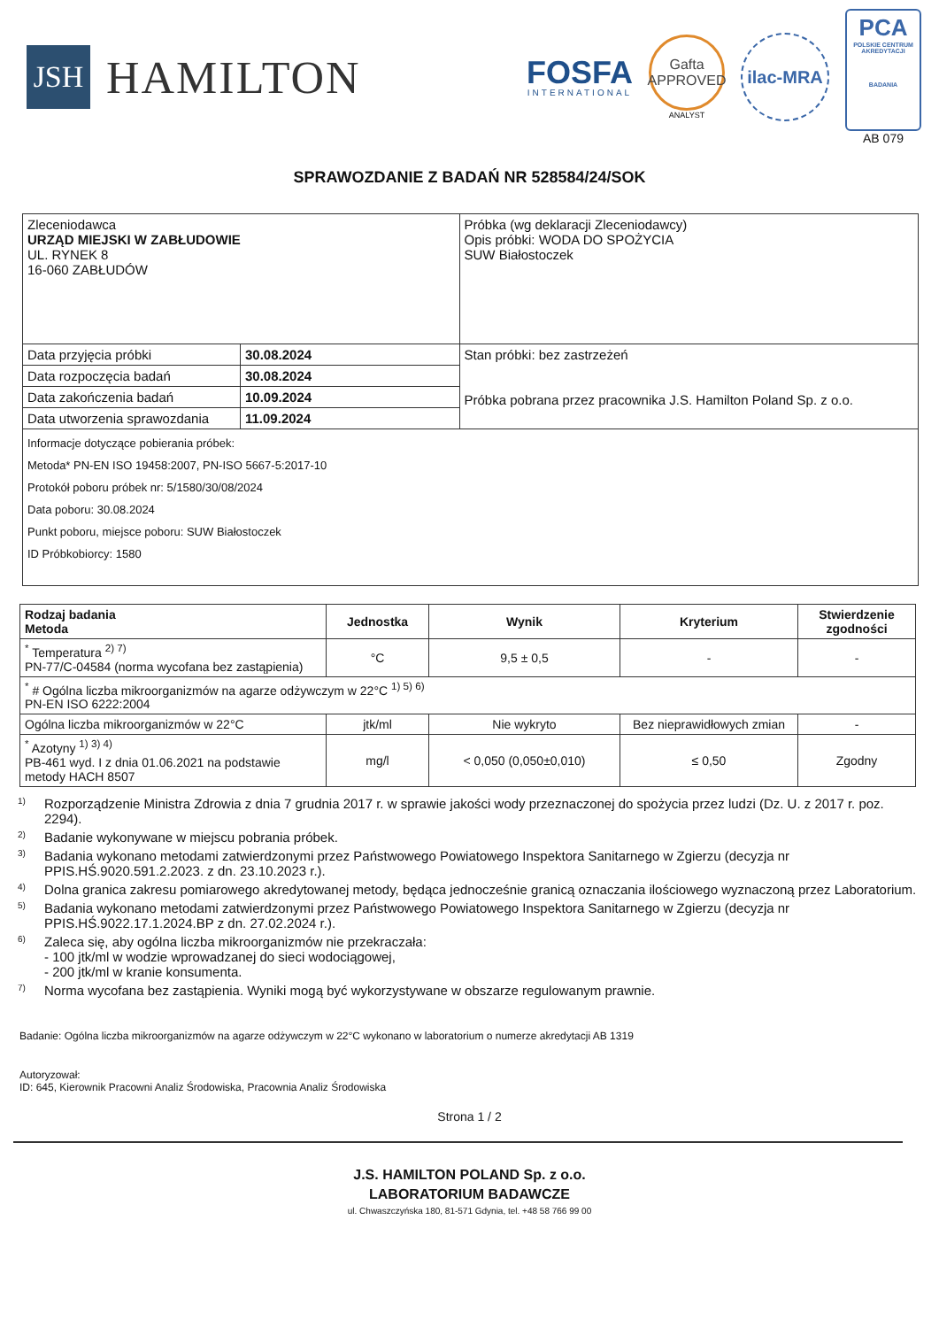JSH
HAMILTON
FOSFA
INTERNATIONAL
Gafta
APPROVED
ANALYST
ilac-MRA
PCA
POLSKIE CENTRUM AKREDYTACJI
BADANIA
AB 079
SPRAWOZDANIE Z BADAŃ NR 528584/24/SOK
| Zleceniodawca URZĄD MIEJSKI W ZABŁUDOWIE UL. RYNEK 8 16-060 ZABŁUDÓW | | Próbka (wg deklaracji Zleceniodawcy) Opis próbki: WODA DO SPOŻYCIA SUW Białostoczek |
| Data przyjęcia próbki | 30.08.2024 | Stan próbki: bez zastrzeżeń Próbka pobrana przez pracownika J.S. Hamilton Poland Sp. z o.o. |
| Data rozpoczęcia badań | 30.08.2024 | |
| Data zakończenia badań | 10.09.2024 | |
| Data utworzenia sprawozdania | 11.09.2024 | |
| Informacje dotyczące pobierania próbek: Metoda* PN-EN ISO 19458:2007, PN-ISO 5667-5:2017-10 Protokół poboru próbek nr: 5/1580/30/08/2024 Data poboru: 30.08.2024 Punkt poboru, miejsce poboru: SUW Białostoczek ID Próbkobiorcy: 1580 | | |
| Rodzaj badania Metoda | Jednostka | Wynik | Kryterium | Stwierdzenie zgodności |
| --- | --- | --- | --- | --- |
| <sup>*</sup> Temperatura <sup>2) 7)</sup> PN-77/C-04584 (norma wycofana bez zastąpienia) | °C | 9,5 ± 0,5 | - | - |
| <sup>*</sup> # Ogólna liczba mikroorganizmów na agarze odżywczym w 22°C <sup>1) 5) 6)</sup> PN-EN ISO 6222:2004 | | | | |
| Ogólna liczba mikroorganizmów w 22°C | jtk/ml | Nie wykryto | Bez nieprawidłowych zmian | - |
| <sup>*</sup> Azotyny <sup>1) 3) 4)</sup> PB-461 wyd. I z dnia 01.06.2021 na podstawie metody HACH 8507 | mg/l | < 0,050 (0,050±0,010) | ≤ 0,50 | Zgodny |
<sup>1)</sup> Rozporządzenie Ministra Zdrowia z dnia 7 grudnia 2017 r. w sprawie jakości wody przeznaczonej do spożycia przez ludzi (Dz. U. z 2017 r. poz. 2294).
<sup>2)</sup> Badanie wykonywane w miejscu pobrania próbek.
<sup>3)</sup> Badania wykonano metodami zatwierdzonymi przez Państwowego Powiatowego Inspektora Sanitarnego w Zgierzu (decyzja nr PPIS.HŚ.9020.591.2.2023. z dn. 23.10.2023 r.).
<sup>4)</sup> Dolna granica zakresu pomiarowego akredytowanej metody, będąca jednocześnie granicą oznaczania ilościowego wyznaczoną przez Laboratorium.
<sup>5)</sup> Badania wykonano metodami zatwierdzonymi przez Państwowego Powiatowego Inspektora Sanitarnego w Zgierzu (decyzja nr PPIS.HŚ.9022.17.1.2024.BP z dn. 27.02.2024 r.).
<sup>6)</sup> Zaleca się, aby ogólna liczba mikroorganizmów nie przekraczała:
- 100 jtk/ml w wodzie wprowadzanej do sieci wodociągowej,
- 200 jtk/ml w kranie konsumenta.
<sup>7)</sup> Norma wycofana bez zastąpienia. Wyniki mogą być wykorzystywane w obszarze regulowanym prawnie.
Badanie: Ogólna liczba mikroorganizmów na agarze odżywczym w 22°C wykonano w laboratorium o numerze akredytacji AB 1319
Autoryzował:
ID: 645, Kierownik Pracowni Analiz Środowiska, Pracownia Analiz Środowiska
Strona 1 / 2
J.S. HAMILTON POLAND Sp. z o.o.
LABORATORIUM BADAWCZE
ul. Chwaszczyńska 180, 81-571 Gdynia, tel. +48 58 766 99 00